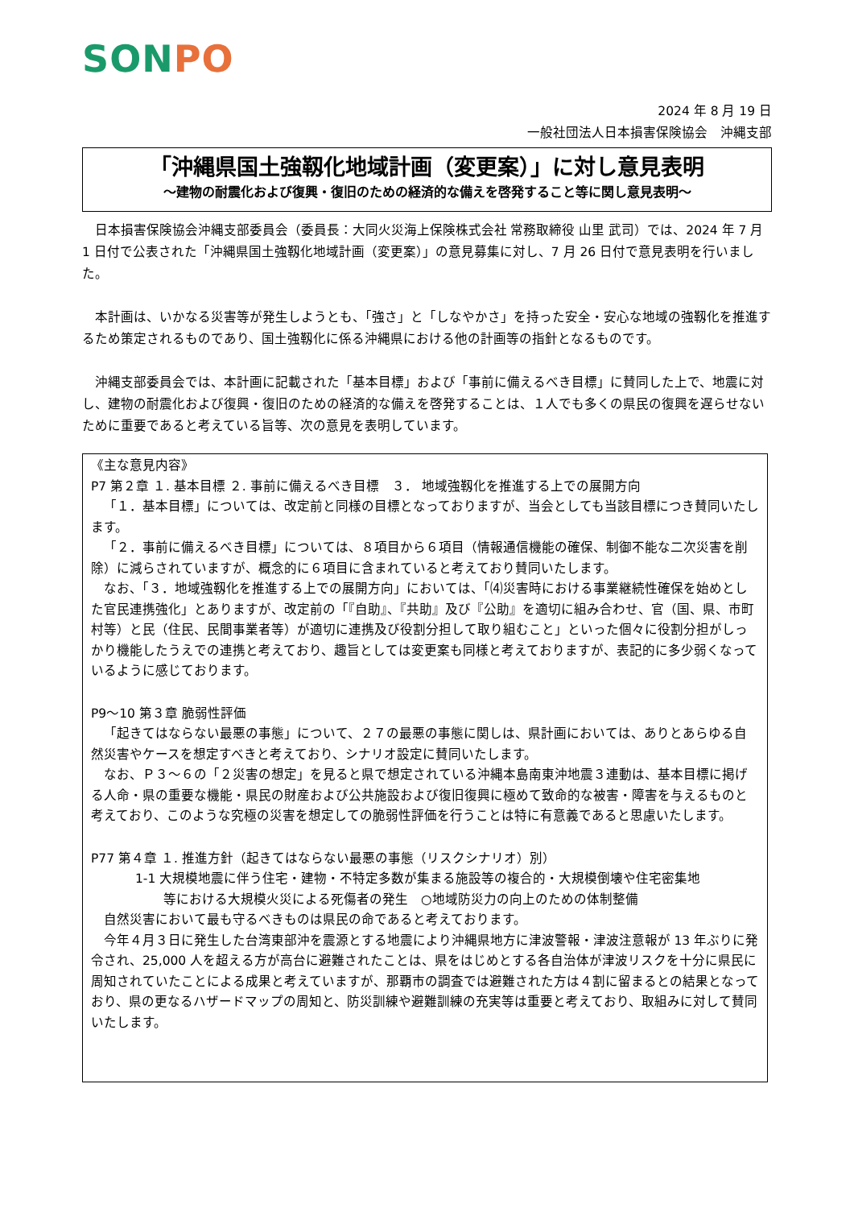SONPO
2024 年 8 月 19 日
一般社団法人日本損害保険協会　沖縄支部
「沖縄県国土強靱化地域計画（変更案）」に対し意見表明
～建物の耐震化および復興・復旧のための経済的な備えを啓発すること等に関し意見表明～
日本損害保険協会沖縄支部委員会（委員長：大同火災海上保険株式会社 常務取締役 山里 武司）では、2024 年 7 月 1 日付で公表された「沖縄県国土強靱化地域計画（変更案）」の意見募集に対し、7 月 26 日付で意見表明を行いました。
本計画は、いかなる災害等が発生しようとも、「強さ」と「しなやかさ」を持った安全・安心な地域の強靱化を推進するため策定されるものであり、国土強靱化に係る沖縄県における他の計画等の指針となるものです。
沖縄支部委員会では、本計画に記載された「基本目標」および「事前に備えるべき目標」に賛同した上で、地震に対し、建物の耐震化および復興・復旧のための経済的な備えを啓発することは、１人でも多くの県民の復興を遅らせないために重要であると考えている旨等、次の意見を表明しています。
《主な意見内容》
P7 第２章 １. 基本目標 ２. 事前に備えるべき目標　３． 地域強靱化を推進する上での展開方向
「１．基本目標」については、改定前と同様の目標となっておりますが、当会としても当該目標につき賛同いたします。
「２．事前に備えるべき目標」については、８項目から６項目（情報通信機能の確保、制御不能な二次災害を削除）に減らされていますが、概念的に６項目に含まれていると考えており賛同いたします。
なお、「３．地域強靱化を推進する上での展開方向」においては、「⑷災害時における事業継続性確保を始めとした官民連携強化」とありますが、改定前の「『自助』、『共助』及び『公助』を適切に組み合わせ、官（国、県、市町村等）と民（住民、民間事業者等）が適切に連携及び役割分担して取り組むこと」といった個々に役割分担がしっかり機能したうえでの連携と考えており、趣旨としては変更案も同様と考えておりますが、表記的に多少弱くなっているように感じております。
P9～10 第３章 脆弱性評価
「起きてはならない最悪の事態」について、２７の最悪の事態に関しは、県計画においては、ありとあらゆる自然災害やケースを想定すべきと考えており、シナリオ設定に賛同いたします。
なお、Ｐ３～６の「２災害の想定」を見ると県で想定されている沖縄本島南東沖地震３連動は、基本目標に掲げる人命・県の重要な機能・県民の財産および公共施設および復旧復興に極めて致命的な被害・障害を与えるものと考えており、このような究極の災害を想定しての脆弱性評価を行うことは特に有意義であると思慮いたします。
P77 第４章 １. 推進方針（起きてはならない最悪の事態（リスクシナリオ）別）
1-1 大規模地震に伴う住宅・建物・不特定多数が集まる施設等の複合的・大規模倒壊や住宅密集地
等における大規模火災による死傷者の発生　○地域防災力の向上のための体制整備
自然災害において最も守るべきものは県民の命であると考えております。
今年４月３日に発生した台湾東部沖を震源とする地震により沖縄県地方に津波警報・津波注意報が 13 年ぶりに発令され、25,000 人を超える方が高台に避難されたことは、県をはじめとする各自治体が津波リスクを十分に県民に周知されていたことによる成果と考えていますが、那覇市の調査では避難された方は４割に留まるとの結果となっており、県の更なるハザードマップの周知と、防災訓練や避難訓練の充実等は重要と考えており、取組みに対して賛同いたします。